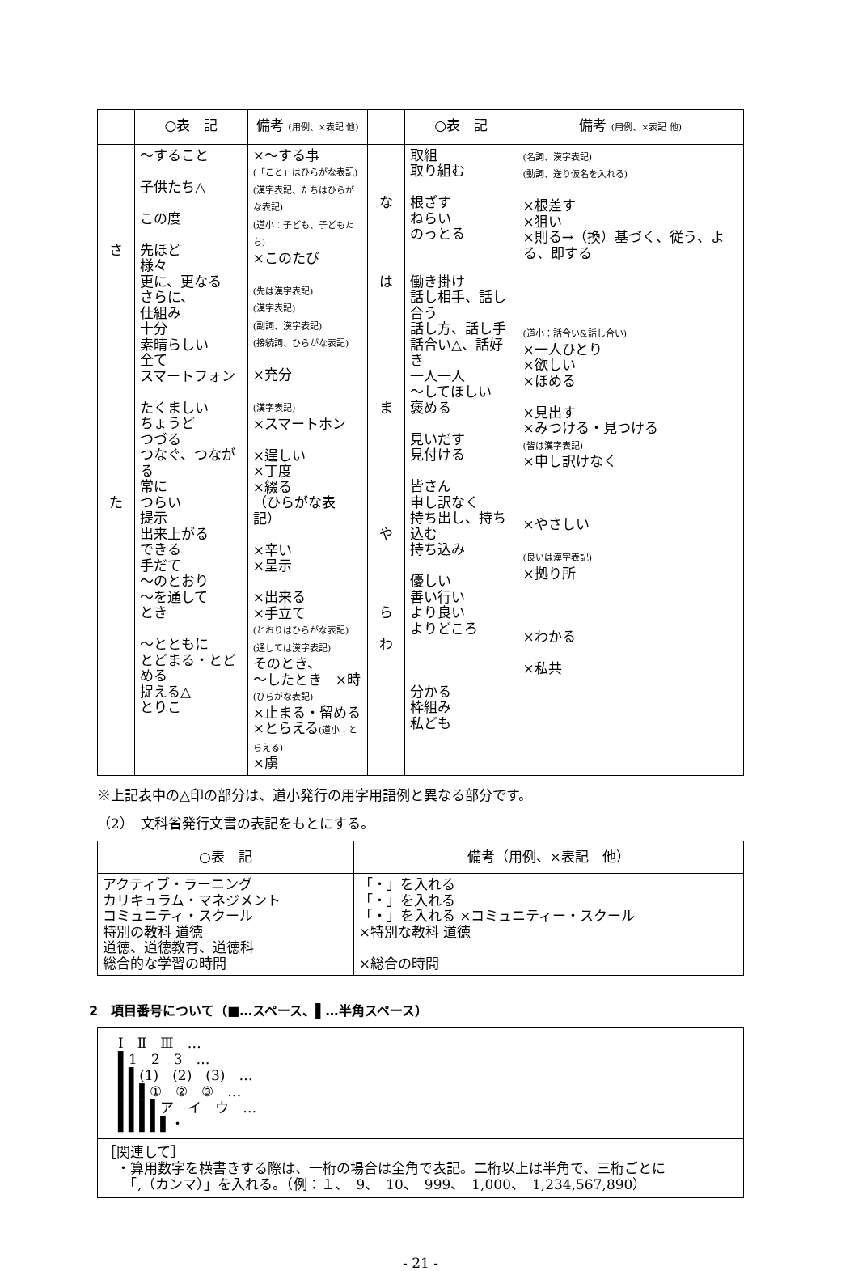| | ○表 記 | 備考 (用例、×表記 他) | | ○表 記 | 備考 (用例、×表記 他) |
| --- | --- | --- | --- | --- | --- |
| さ た | 〜すること 子供たち△ この度 先ほど 様々 更に、更なる さらに、 仕組み 十分 素晴らしい 全て スマートフォン たくましい ちょうど つづる つなぐ、つながる 常に つらい 提示 出来上がる できる 手だて 〜のとおり 〜を通して とき 〜とともに とどまる・とどめる 捉える△ とりこ | ×〜する事 (「こと」はひらがな表記) (漢字表記、たちはひらがな表記) (道小：子ども、子どもたち) ×このたび (先は漢字表記) (漢字表記) (副詞、漢字表記) (接続詞、ひらがな表記) ×充分 (漢字表記) ×スマートホン ×逞しい ×丁度 ×綴る （ひらがな表記） ×辛い ×呈示 ×出来る ×手立て (とおりはひらがな表記) (通しては漢字表記) そのとき、 〜したとき ×時 (ひらがな表記) ×止まる・留める ×とらえる (道小：とらえる) ×虜 | な は ま や ら わ | 取組 取り組む 根ざす ねらい のっとる 働き掛け 話し相手、話し合う 話し方、話し手 話合い△、話好き 一人一人 〜してほしい 褒める 見いだす 見付ける 皆さん 申し訳なく 持ち出し、持ち込む 持ち込み 優しい 善い行い より良い よりどころ 分かる 枠組み 私ども | (名詞、漢字表記) (動詞、送り仮名を入れる) ×根差す ×狙い ×則る→（換）基づく、従う、よる、即する (道小：話合い&話し合い) ×一人ひとり ×欲しい ×ほめる ×見出す ×みつける・見つける (皆は漢字表記) ×申し訳けなく ×やさしい (良いは漢字表記) ×拠り所 ×わかる ×私共 |
※上記表中の△印の部分は、道小発行の用字用語例と異なる部分です。
（2）　文科省発行文書の表記をもとにする。
| ○表 記 | 備考（用例、×表記 他） |
| --- | --- |
| アクティブ・ラーニング カリキュラム・マネジメント コミュニティ・スクール 特別の教科 道徳 道徳、道徳教育、道徳科 総合的な学習の時間 | 「・」を入れる 「・」を入れる 「・」を入れる ×コミュニティー・スクール ×特別な教科 道徳 ×総合の時間 |
2　項目番号について（■…スペース、▌…半角スペース）
| Ⅰ Ⅱ Ⅲ … ▌1 2 3 … ▌▌(1) (2) (3) … ▌▌▌① ② ③ … ▌▌▌▌ア イ ウ … ▌▌▌▌▌・ |
| ［関連して］ ・算用数字を横書きする際は、一桁の場合は全角で表記。二桁以上は半角で、三桁ごとに 「,（カンマ）」を入れる。（例：１、 9、 10、 999、 1,000、 1,234,567,890） |
- 21 -